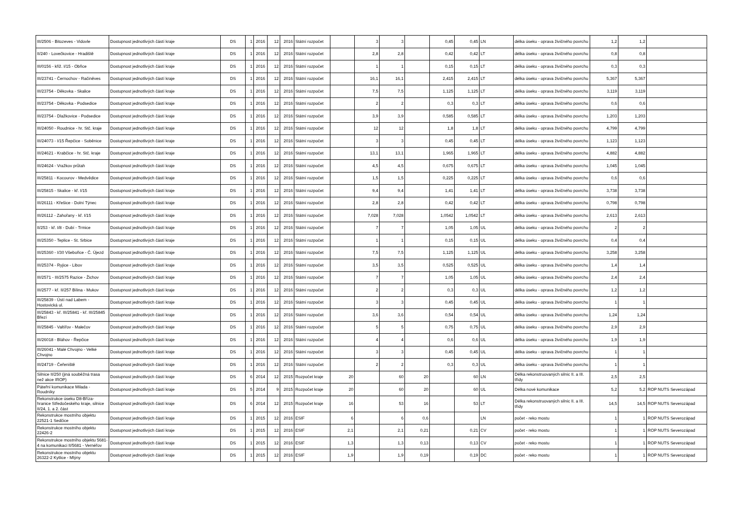| III/2506 - Bitozeves - Vidovle | Dostupnost jednotlivých částí kraje | DS | 1 | 2016 | 12 | 2016 | Státní rozpočet | | 3 | 3 | | 0,45 | 0,45 | LN | délka úseku - oprava živičného povrchu | 1,2 | 1,2 | |
| II/240 - Lovečkovice - Hradiště | Dostupnost jednotlivých částí kraje | DS | 1 | 2016 | 12 | 2016 | Státní rozpočet | | 2,8 | 2,8 | | 0,42 | 0,42 | LT | délka úseku - oprava živičného povrchu | 0,8 | 0,8 | |
| III/0156 - křiž. I/15 - Obřice | Dostupnost jednotlivých částí kraje | DS | 1 | 2016 | 12 | 2016 | Státní rozpočet | | 1 | 1 | | 0,15 | 0,15 | LT | délka úseku - oprava živičného povrchu | 0,3 | 0,3 | |
| III/23741 - Černochov - Račiněves | Dostupnost jednotlivých částí kraje | DS | 1 | 2016 | 12 | 2016 | Státní rozpočet | | 16,1 | 16,1 | | 2,415 | 2,415 | LT | délka úseku - oprava živičného povrchu | 5,367 | 5,367 | |
| III/23754 - Děkovka - Skalice | Dostupnost jednotlivých částí kraje | DS | 1 | 2016 | 12 | 2016 | Státní rozpočet | | 7,5 | 7,5 | | 1,125 | 1,125 | LT | délka úseku - oprava živičného povrchu | 3,119 | 3,119 | |
| III/23754 - Děkovka - Podsedice | Dostupnost jednotlivých částí kraje | DS | 1 | 2016 | 12 | 2016 | Státní rozpočet | | 2 | 2 | | 0,3 | 0,3 | LT | délka úseku - oprava živičného povrchu | 0,6 | 0,6 | |
| III/23754 - Dlažkovice - Podsedice | Dostupnost jednotlivých částí kraje | DS | 1 | 2016 | 12 | 2016 | Státní rozpočet | | 3,9 | 3,9 | | 0,585 | 0,585 | LT | délka úseku - oprava živičného povrchu | 1,203 | 1,203 | |
| III/24050 - Roudnice - hr. Stč. kraje | Dostupnost jednotlivých částí kraje | DS | 1 | 2016 | 12 | 2016 | Státní rozpočet | | 12 | 12 | | 1,8 | 1,8 | LT | délka úseku - oprava živičného povrchu | 4,799 | 4,799 | |
| III/24073 - I/15 Řepčice - Soběnice | Dostupnost jednotlivých částí kraje | DS | 1 | 2016 | 12 | 2016 | Státní rozpočet | | 3 | 3 | | 0,45 | 0,45 | LT | délka úseku - oprava živičného povrchu | 1,123 | 1,123 | |
| III/24621 - Krabčice - hr. Stč. kraje | Dostupnost jednotlivých částí kraje | DS | 1 | 2016 | 12 | 2016 | Státní rozpočet | | 13,1 | 13,1 | | 1,965 | 1,965 | LT | délka úseku - oprava živičného povrchu | 4,882 | 4,882 | |
| III/24624 - Vražkov průtah | Dostupnost jednotlivých částí kraje | DS | 1 | 2016 | 12 | 2016 | Státní rozpočet | | 4,5 | 4,5 | | 0,675 | 0,675 | LT | délka úseku - oprava živičného povrchu | 1,045 | 1,045 | |
| III/25811 - Kocourov - Medvědice | Dostupnost jednotlivých částí kraje | DS | 1 | 2016 | 12 | 2016 | Státní rozpočet | | 1,5 | 1,5 | | 0,225 | 0,225 | LT | délka úseku - oprava živičného povrchu | 0,6 | 0,6 | |
| III/25815 - Skalice - kř. I/15 | Dostupnost jednotlivých částí kraje | DS | 1 | 2016 | 12 | 2016 | Státní rozpočet | | 9,4 | 9,4 | | 1,41 | 1,41 | LT | délka úseku - oprava živičného povrchu | 3,738 | 3,738 | |
| III/26111 - Křešice - Dolní Týnec | Dostupnost jednotlivých částí kraje | DS | 1 | 2016 | 12 | 2016 | Státní rozpočet | | 2,8 | 2,8 | | 0,42 | 0,42 | LT | délka úseku - oprava živičného povrchu | 0,798 | 0,798 | |
| III/26112 - Zahořany - kř. I/15 | Dostupnost jednotlivých částí kraje | DS | 1 | 2016 | 12 | 2016 | Státní rozpočet | | 7,028 | 7,028 | | 1,0542 | 1,0542 | LT | délka úseku - oprava živičného povrchu | 2,613 | 2,613 | |
| II/253 - kř. I/8 - Dubí - Trmice | Dostupnost jednotlivých částí kraje | DS | 1 | 2016 | 12 | 2016 | Státní rozpočet | | 7 | 7 | | 1,05 | 1,05 | UL | délka úseku - oprava živičného povrchu | 2 | 2 | |
| III/25350 - Teplice - St. Srbice | Dostupnost jednotlivých částí kraje | DS | 1 | 2016 | 12 | 2016 | Státní rozpočet | | 1 | 1 | | 0,15 | 0,15 | UL | délka úseku - oprava živičného povrchu | 0,4 | 0,4 | |
| III/25360 - I/30 Všebořice - Č. Újezd | Dostupnost jednotlivých částí kraje | DS | 1 | 2016 | 12 | 2016 | Státní rozpočet | | 7,5 | 7,5 | | 1,125 | 1,125 | UL | délka úseku - oprava živičného povrchu | 3,258 | 3,258 | |
| III/25374 - Ryjice - Libov | Dostupnost jednotlivých částí kraje | DS | 1 | 2016 | 12 | 2016 | Státní rozpočet | | 3,5 | 3,5 | | 0,525 | 0,525 | UL | délka úseku - oprava živičného povrchu | 1,4 | 1,4 | |
| III/2571 - III/2575 Razice - Žichov | Dostupnost jednotlivých částí kraje | DS | 1 | 2016 | 12 | 2016 | Státní rozpočet | | 7 | 7 | | 1,05 | 1,05 | UL | délka úseku - oprava živičného povrchu | 2,4 | 2,4 | |
| III/2577 - kř. II/257 Bílina - Mukov | Dostupnost jednotlivých částí kraje | DS | 1 | 2016 | 12 | 2016 | Státní rozpočet | | 2 | 2 | | 0,3 | 0,3 | UL | délka úseku - oprava živičného povrchu | 1,2 | 1,2 | |
| III/25839 - Ústí nad Labem - Hostovická ul. | Dostupnost jednotlivých částí kraje | DS | 1 | 2016 | 12 | 2016 | Státní rozpočet | | 3 | 3 | | 0,45 | 0,45 | UL | délka úseku - oprava živičného povrchu | 1 | 1 | |
| III/25843 - kř. III/25841 - kř. III/25845 Březí | Dostupnost jednotlivých částí kraje | DS | 1 | 2016 | 12 | 2016 | Státní rozpočet | | 3,6 | 3,6 | | 0,54 | 0,54 | UL | délka úseku - oprava živičného povrchu | 1,24 | 1,24 | |
| III/25845 - Valtířov - Malečov | Dostupnost jednotlivých částí kraje | DS | 1 | 2016 | 12 | 2016 | Státní rozpočet | | 5 | 5 | | 0,75 | 0,75 | UL | délka úseku - oprava živičného povrchu | 2,9 | 2,9 | |
| III/26018 - Bláhov - Řepčice | Dostupnost jednotlivých částí kraje | DS | 1 | 2016 | 12 | 2016 | Státní rozpočet | | 4 | 4 | | 0,6 | 0,6 | UL | délka úseku - oprava živičného povrchu | 1,9 | 1,9 | |
| III/26041 - Malé Chvojno - Velké Chvojno | Dostupnost jednotlivých částí kraje | DS | 1 | 2016 | 12 | 2016 | Státní rozpočet | | 3 | 3 | | 0,45 | 0,45 | UL | délka úseku - oprava živičného povrchu | 1 | 1 | |
| III/24719 - Čeřeniště | Dostupnost jednotlivých částí kraje | DS | 1 | 2016 | 12 | 2016 | Státní rozpočet | | 2 | 2 | | 0,3 | 0,3 | UL | délka úseku - oprava živičného povrchu | 1 | 1 | |
| Silnice II/250 (jiná souběžná trasa než akce IROP) | Dostupnost jednotlivých částí kraje | DS | 6 | 2014 | 12 | 2015 | Rozpočet kraje | 20 | | 60 | 20 | | 60 | LN | Délka rekonstruovaných silnic II. a III. třídy | 2,5 | 2,5 | |
| Páteřní komunikace Milada - Roudníky | Dostupnost jednotlivých částí kraje | DS | 5 | 2014 | 9 | 2015 | Rozpočet kraje | 20 | | 60 | 20 | | 60 | UL | Délka nové komunikace | 5,2 | 5,2 | ROP NUTS Severozápad |
| Rekonstrukce úseku D8-Bříza-hranice Středočeského kraje, silnice II/24, 1. a 2. část | Dostupnost jednotlivých částí kraje | DS | 6 | 2014 | 12 | 2015 | Rozpočet kraje | 16 | | 53 | 16 | | 53 | LT | Délka rekonstruovaných silnic II. a III. třídy | 14,5 | 14,5 | ROP NUTS Severozápad |
| Rekonstrukce mostního objektu 22521-1 Sedčice | Dostupnost jednotlivých částí kraje | DS | 1 | 2015 | 12 | 2016 | ESIF | 6 | | 6 | 0,6 | | | LN | počet - reko mostu | 1 | 1 | ROP NUTS Severozápad |
| Rekonstrukce mostního objektu 22426-2 | Dostupnost jednotlivých částí kraje | DS | 1 | 2015 | 12 | 2016 | ESIF | 2,1 | | 2,1 | 0,21 | | 0,21 | CV | počet - reko mostu | 1 | 1 | ROP NUTS Severozápad |
| Rekonstrukce mostního objektu 5681-4 na komunikaci II/5681 - Vernéřov | Dostupnost jednotlivých částí kraje | DS | 1 | 2015 | 12 | 2016 | ESIF | 1,3 | | 1,3 | 0,13 | | 0,13 | CV | počet - reko mostu | 1 | 1 | ROP NUTS Severozápad |
| Rekonstrukce mostního objektu 26322-2 Kytlice - Mlýny | Dostupnost jednotlivých částí kraje | DS | 1 | 2015 | 12 | 2016 | ESIF | 1,9 | | 1,9 | 0,19 | | 0,19 | DC | počet - reko mostu | 1 | 1 | ROP NUTS Severozápad |